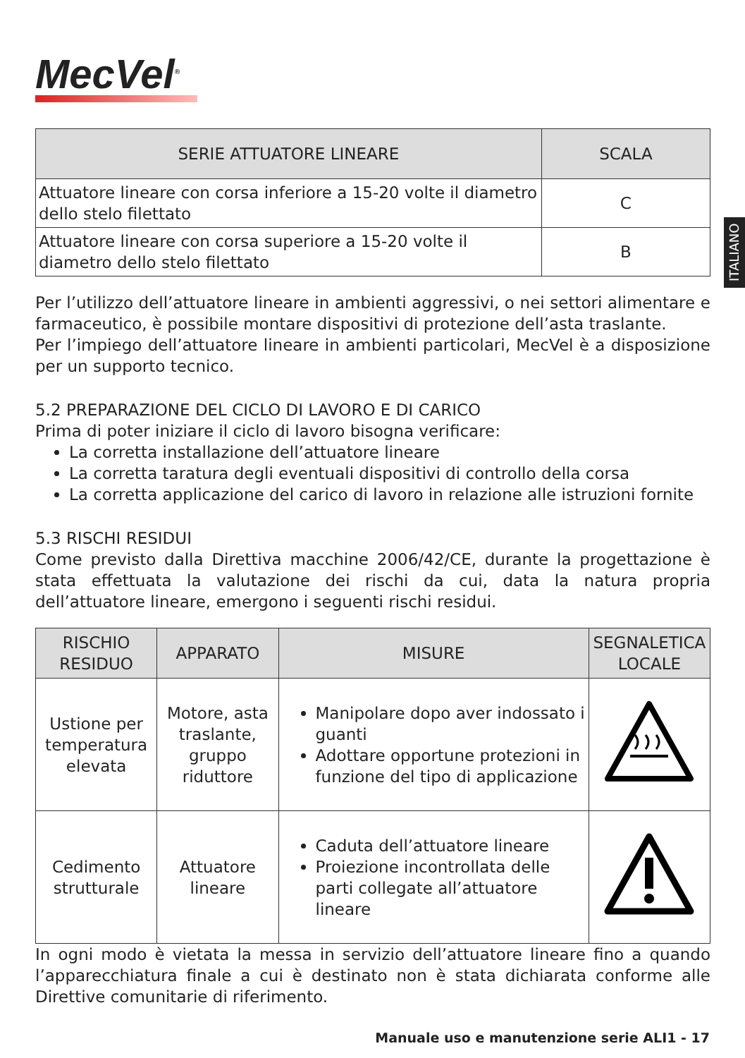ITALIANO
MecVel<sup>®</sup>
| SERIE ATTUATORE LINEARE | SCALA |
| --- | --- |
| Attuatore lineare con corsa inferiore a 15-20 volte il diametro dello stelo filettato | C |
| Attuatore lineare con corsa superiore a 15-20 volte il diametro dello stelo filettato | B |
Per l’utilizzo dell’attuatore lineare in ambienti aggressivi, o nei settori alimentare e farmaceutico, è possibile montare dispositivi di protezione dell’asta traslante.
Per l’impiego dell’attuatore lineare in ambienti particolari, MecVel è a disposizione per un supporto tecnico.
5.2 PREPARAZIONE DEL CICLO DI LAVORO E DI CARICO
Prima di poter iniziare il ciclo di lavoro bisogna verificare:
La corretta installazione dell’attuatore lineare
La corretta taratura degli eventuali dispositivi di controllo della corsa
La corretta applicazione del carico di lavoro in relazione alle istruzioni fornite
5.3 RISCHI RESIDUI
Come previsto dalla Direttiva macchine 2006/42/CE, durante la progettazione è stata effettuata la valutazione dei rischi da cui, data la natura propria dell’attuatore lineare, emergono i seguenti rischi residui.
| RISCHIO RESIDUO | APPARATO | MISURE | SEGNALETICA LOCALE |
| --- | --- | --- | --- |
| Ustione per temperatura elevata | Motore, asta traslante, gruppo riduttore | Manipolare dopo aver indossato i guanti Adottare opportune protezioni in funzione del tipo di applicazione | |
| Cedimento strutturale | Attuatore lineare | Caduta dell’attuatore lineare Proiezione incontrollata delle parti collegate all’attuatore lineare | |
In ogni modo è vietata la messa in servizio dell’attuatore lineare fino a quando l’apparecchiatura finale a cui è destinato non è stata dichiarata conforme alle Direttive comunitarie di riferimento.
Manuale uso e manutenzione serie ALI1 - 17